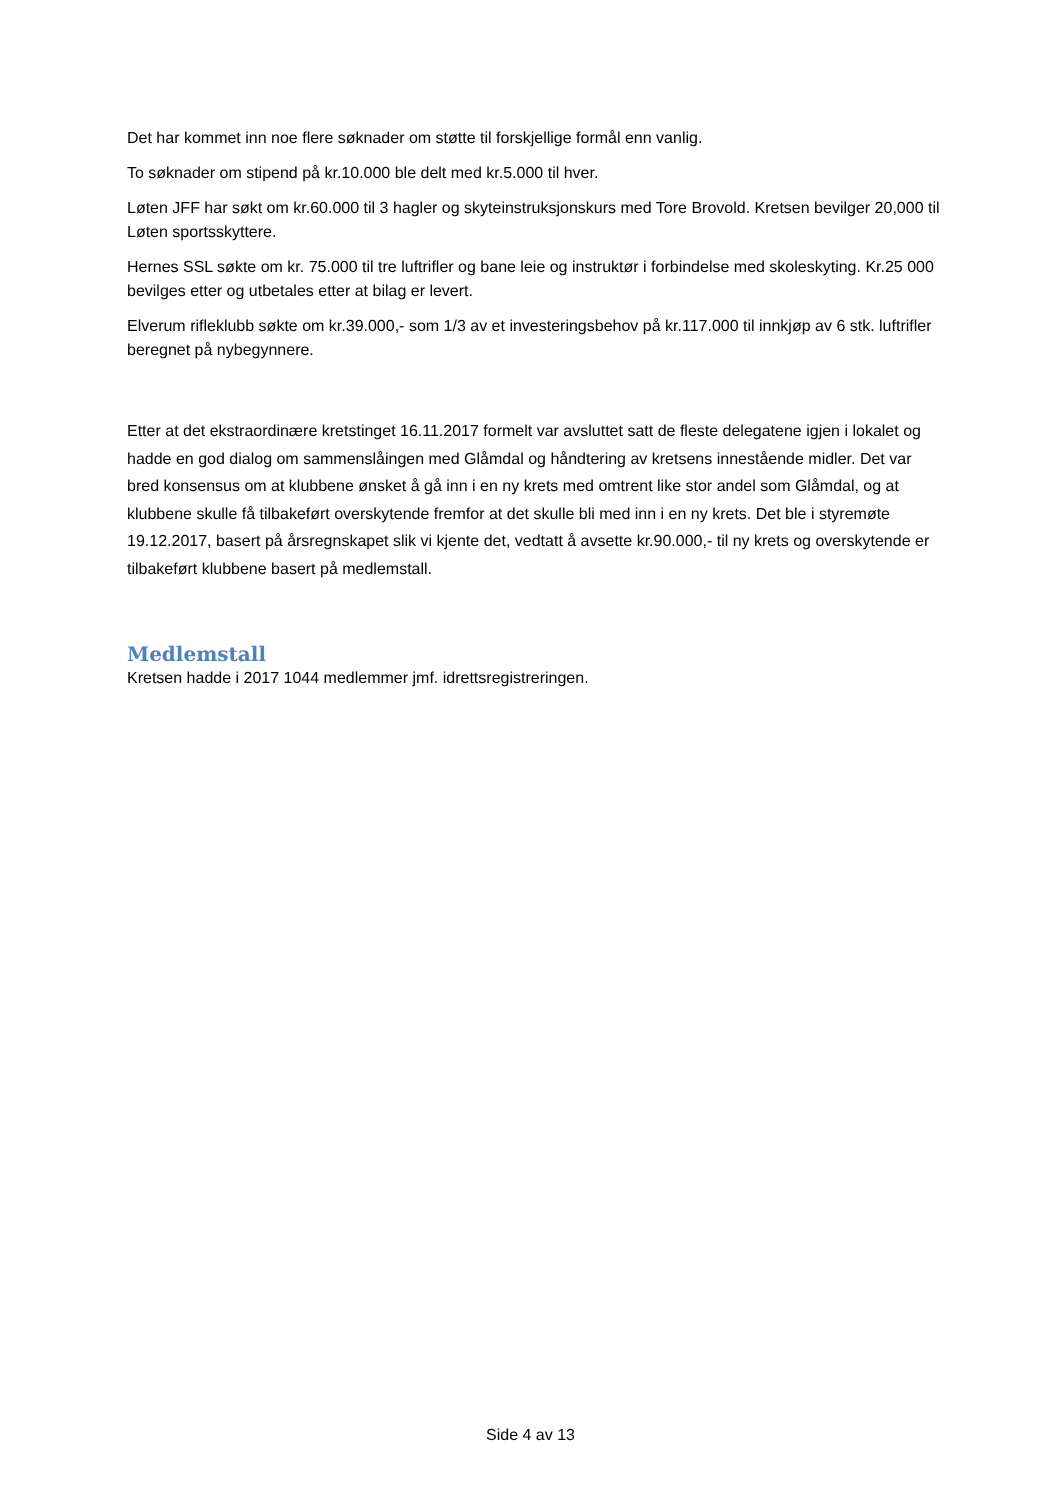Det har kommet inn noe flere søknader om støtte til forskjellige formål enn vanlig.
To søknader om stipend på kr.10.000 ble delt med kr.5.000 til hver.
Løten JFF har søkt om kr.60.000 til 3 hagler og skyteinstruksjonskurs med Tore Brovold. Kretsen bevilger 20,000 til Løten sportsskyttere.
Hernes SSL søkte om kr. 75.000 til tre luftrifler og bane leie og instruktør i forbindelse med skoleskyting. Kr.25 000 bevilges etter og utbetales etter at bilag er levert.
Elverum rifleklubb søkte om kr.39.000,- som 1/3 av et investeringsbehov på kr.117.000 til innkjøp av 6 stk. luftrifler beregnet på nybegynnere.
Etter at det ekstraordinære kretstinget 16.11.2017 formelt var avsluttet satt de fleste delegatene igjen i lokalet og hadde en god dialog om sammenslåingen med Glåmdal og håndtering av kretsens innestående midler. Det var bred konsensus om at klubbene ønsket å gå inn i en ny krets med omtrent like stor andel som Glåmdal, og at klubbene skulle få tilbakeført overskytende fremfor at det skulle bli med inn i en ny krets. Det ble i styremøte 19.12.2017, basert på årsregnskapet slik vi kjente det, vedtatt å avsette kr.90.000,- til ny krets og overskytende er tilbakeført klubbene basert på medlemstall.
Medlemstall
Kretsen hadde i 2017 1044 medlemmer jmf. idrettsregistreringen.
Side 4 av 13